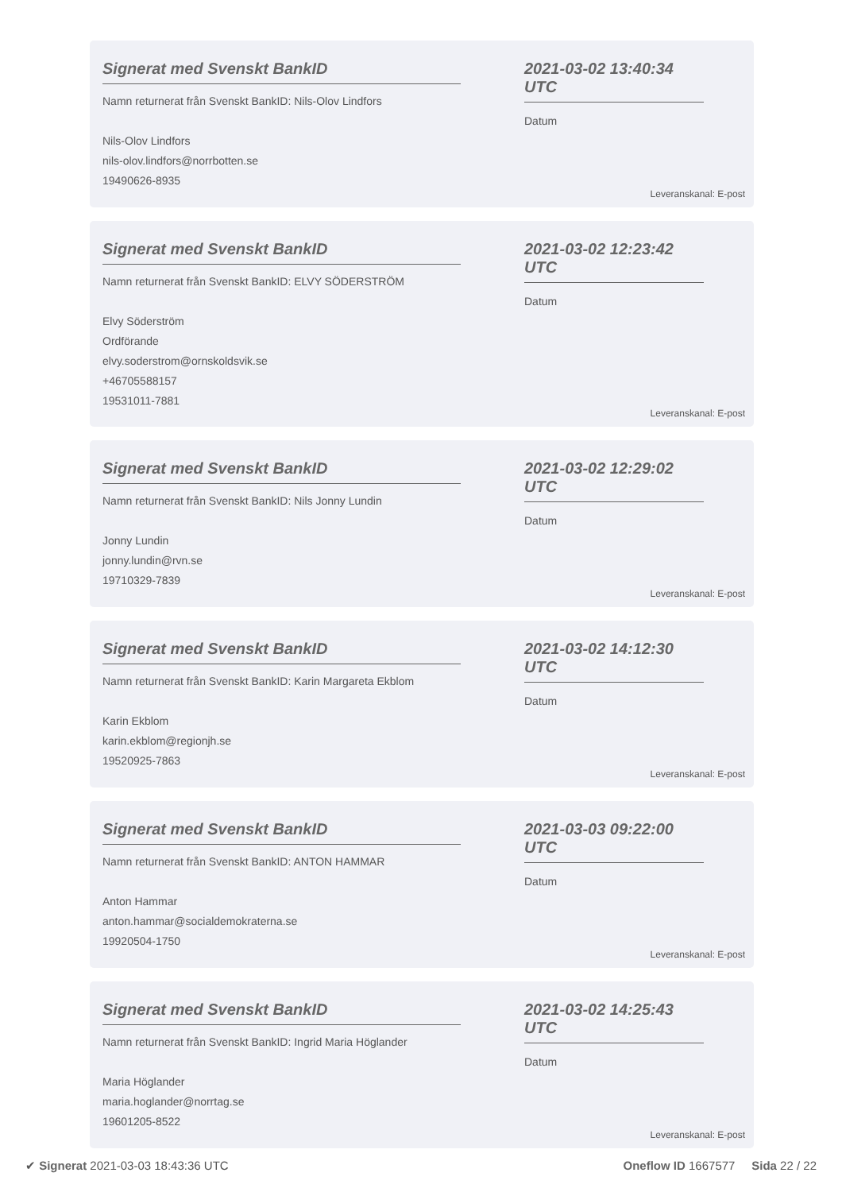Signerat med Svenskt BankID
Namn returnerat från Svenskt BankID: Nils-Olov Lindfors
Nils-Olov Lindfors
nils-olov.lindfors@norrbotten.se
19490626-8935
2021-03-02 13:40:34 UTC
Datum
Leveranskanal: E-post
Signerat med Svenskt BankID
Namn returnerat från Svenskt BankID: ELVY SÖDERSTRÖM
Elvy Söderström
Ordförande
elvy.soderstrom@ornskoldsvik.se
+46705588157
19531011-7881
2021-03-02 12:23:42 UTC
Datum
Leveranskanal: E-post
Signerat med Svenskt BankID
Namn returnerat från Svenskt BankID: Nils Jonny Lundin
Jonny Lundin
jonny.lundin@rvn.se
19710329-7839
2021-03-02 12:29:02 UTC
Datum
Leveranskanal: E-post
Signerat med Svenskt BankID
Namn returnerat från Svenskt BankID: Karin Margareta Ekblom
Karin Ekblom
karin.ekblom@regionjh.se
19520925-7863
2021-03-02 14:12:30 UTC
Datum
Leveranskanal: E-post
Signerat med Svenskt BankID
Namn returnerat från Svenskt BankID: ANTON HAMMAR
Anton Hammar
anton.hammar@socialdemokraterna.se
19920504-1750
2021-03-03 09:22:00 UTC
Datum
Leveranskanal: E-post
Signerat med Svenskt BankID
Namn returnerat från Svenskt BankID: Ingrid Maria Höglander
Maria Höglander
maria.hoglander@norrtag.se
19601205-8522
2021-03-02 14:25:43 UTC
Datum
Leveranskanal: E-post
✔ Signerat 2021-03-03 18:43:36 UTC
Oneflow ID 1667577 Sida 22 / 22